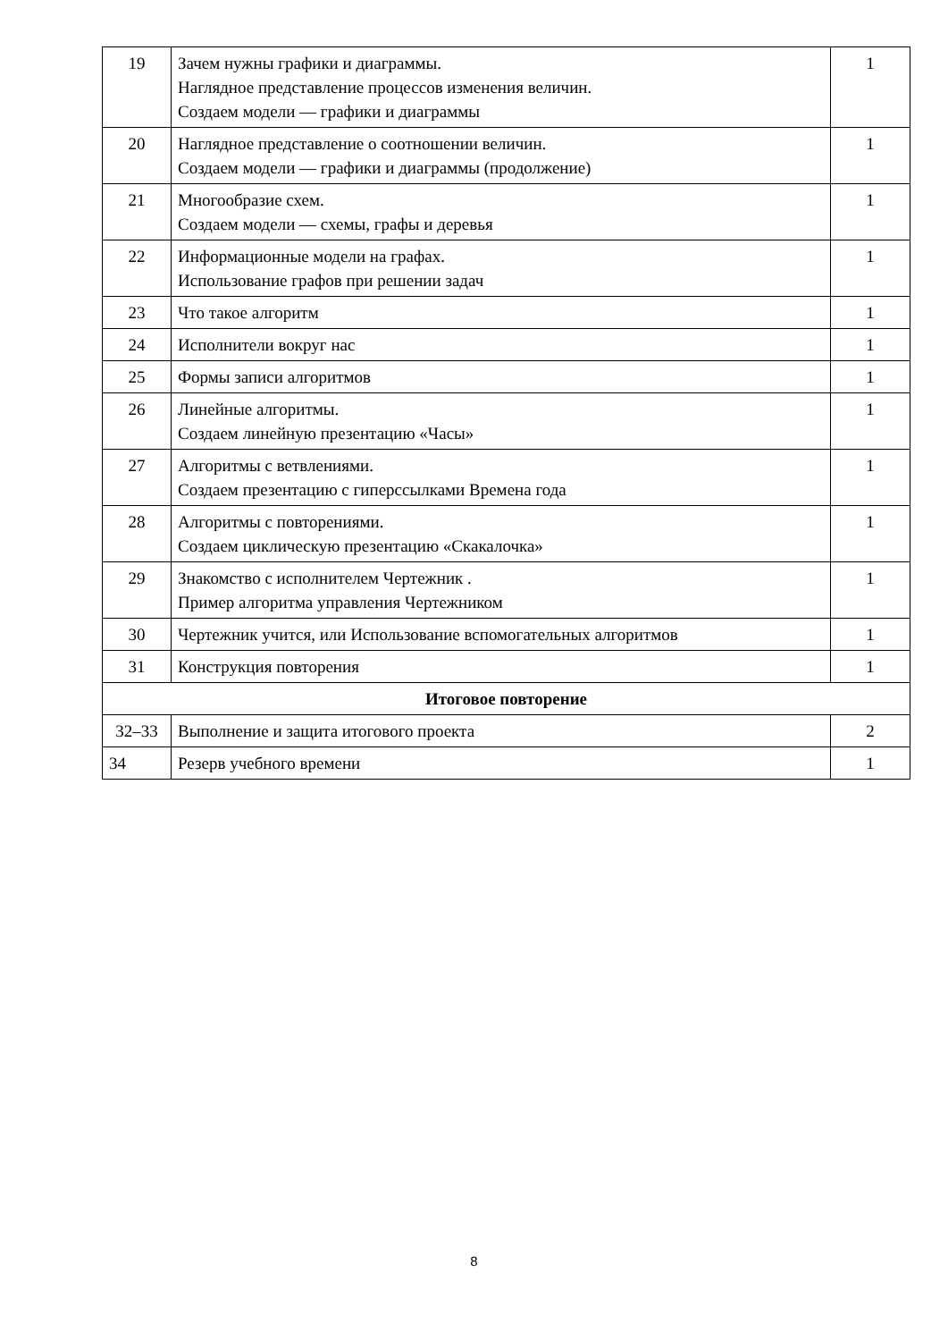| 19 | Зачем нужны графики и диаграммы. Наглядное представление процессов изменения величин. Создаем модели — графики и диаграммы | 1 |
| 20 | Наглядное представление о соотношении величин. Создаем модели — графики и диаграммы (продолжение) | 1 |
| 21 | Многообразие схем. Создаем модели — схемы, графы и деревья | 1 |
| 22 | Информационные модели на графах. Использование графов при решении задач | 1 |
| 23 | Что такое алгоритм | 1 |
| 24 | Исполнители вокруг нас | 1 |
| 25 | Формы записи алгоритмов | 1 |
| 26 | Линейные алгоритмы. Создаем линейную презентацию «Часы» | 1 |
| 27 | Алгоритмы с ветвлениями. Создаем презентацию с гиперссылками Времена года | 1 |
| 28 | Алгоритмы с повторениями. Создаем циклическую презентацию «Скакалочка» | 1 |
| 29 | Знакомство с исполнителем Чертежник . Пример алгоритма управления Чертежником | 1 |
| 30 | Чертежник учится, или Использование вспомогательных алгоритмов | 1 |
| 31 | Конструкция повторения | 1 |
| Итоговое повторение | | |
| 32–33 | Выполнение и защита итогового проекта | 2 |
| 34 | Резерв учебного времени | 1 |
8